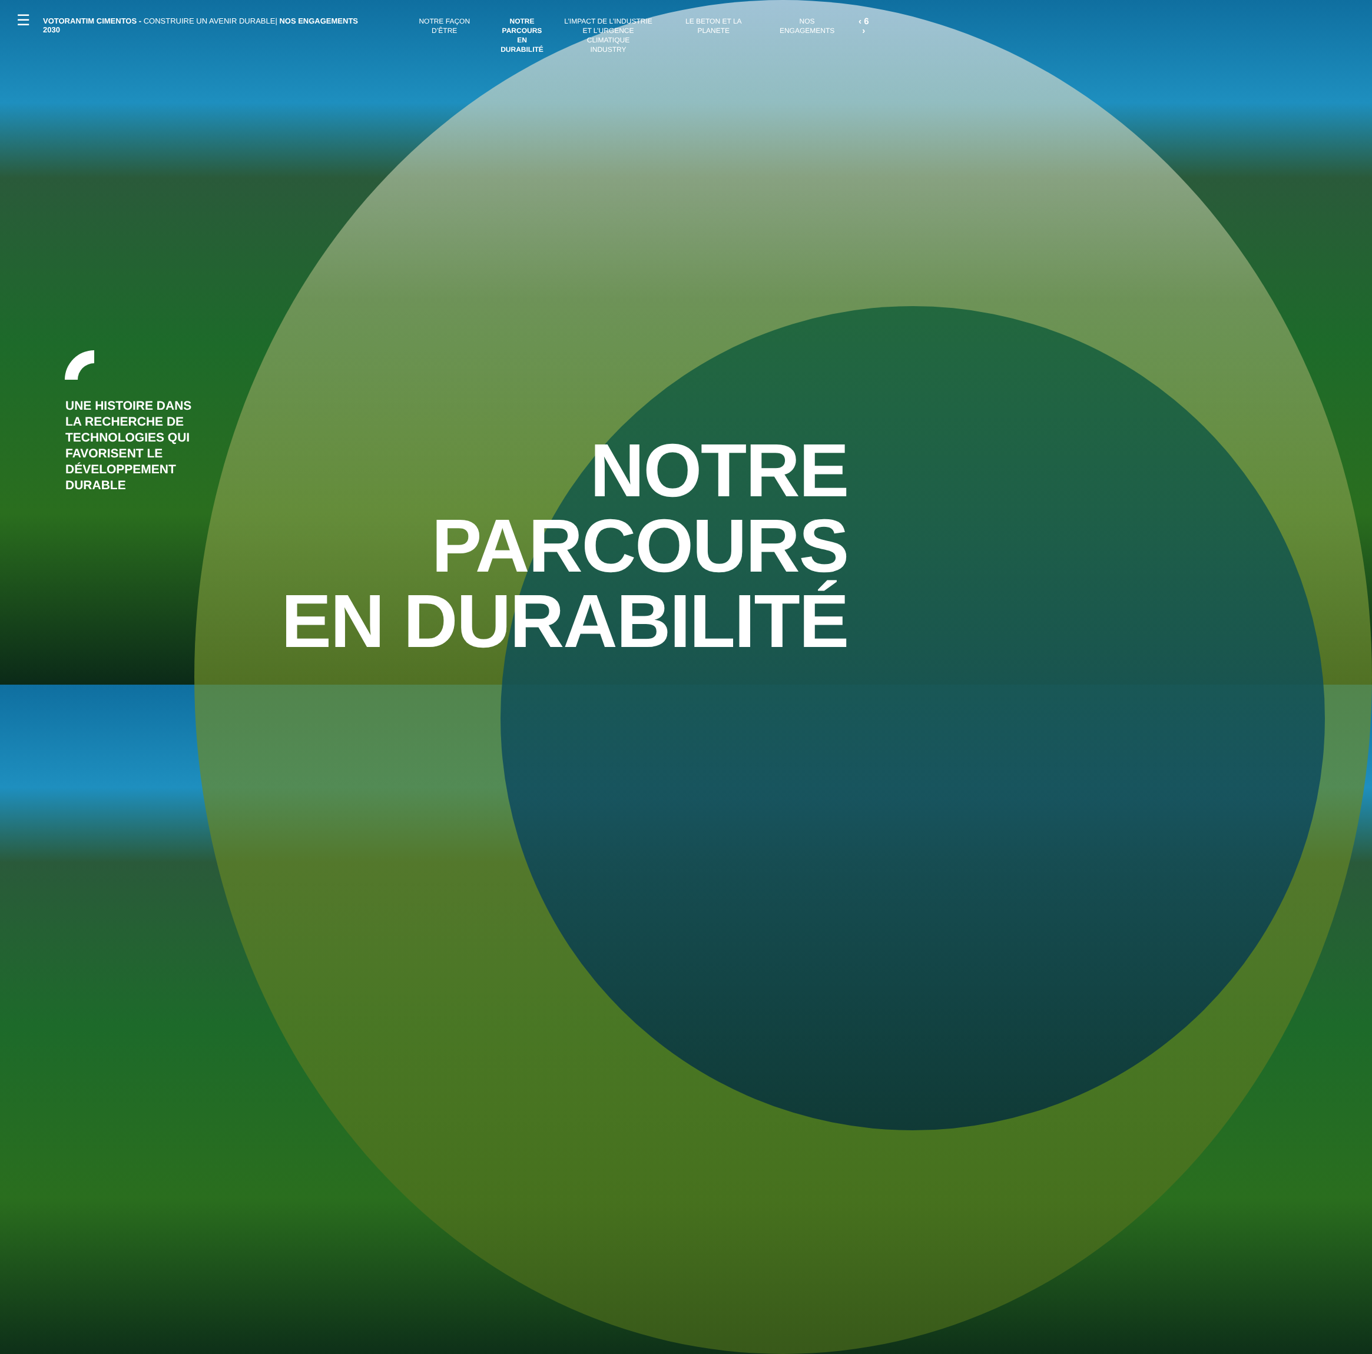☰
VOTORANTIM CIMENTOS - CONSTRUIRE UN AVENIR DURABLE| NOS ENGAGEMENTS 2030
NOTRE FAÇON D’ÊTRE NOTRE
PARCOURS EN
DURABILITÉ
L’IMPACT DE L’INDUSTRIE
ET L’URGENCE CLIMATIQUE
INDUSTRY
LE BETON ET LA PLANETE NOS ENGAGEMENTS
‹ 6 ›
UNE HISTOIRE DANS
LA RECHERCHE DE
TECHNOLOGIES QUI
FAVORISENT LE
DÉVELOPPEMENT
DURABLE
NOTRE
PARCOURS
EN DURABILITÉ